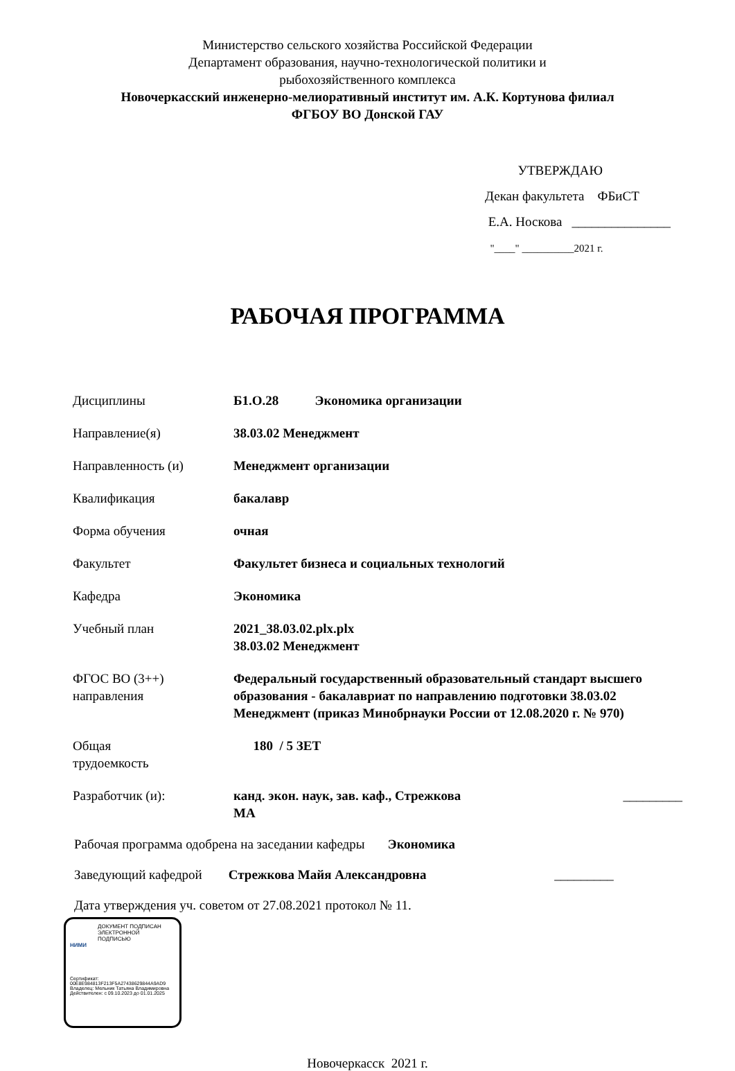Министерство сельского хозяйства Российской Федерации
Департамент образования, научно-технологической политики и
рыбохозяйственного комплекса
Новочеркасский инженерно-мелиоративный институт им. А.К. Кортунова филиал
ФГБОУ ВО Донской ГАУ
УТВЕРЖДАЮ
Декан факультета ФБиСТ
Е.А. Носкова _______________
"____" __________2021 г.
РАБОЧАЯ ПРОГРАММА
| Дисциплины | Б1.О.28 Экономика организации |
| Направление(я) | 38.03.02 Менеджмент |
| Направленность (и) | Менеджмент организации |
| Квалификация | бакалавр |
| Форма обучения | очная |
| Факультет | Факультет бизнеса и социальных технологий |
| Кафедра | Экономика |
| Учебный план | 2021_38.03.02.plx.plx 38.03.02 Менеджмент |
| ФГОС ВО (3++) направления | Федеральный государственный образовательный стандарт высшего образования - бакалавриат по направлению подготовки 38.03.02 Менеджмент (приказ Минобрнауки России от 12.08.2020 г. № 970) |
| Общая трудоемкость | 180 / 5 ЗЕТ |
| Разработчик (и): | канд. экон. наук, зав. каф., Стрежкова МА _________ |
Рабочая программа одобрена на заседании кафедры Экономика
Заведующий кафедрой Стрежкова Майя Александровна _________
Дата утверждения уч. советом от 27.08.2021 протокол № 11.
ДОКУМЕНТ ПОДПИСАН
ЭЛЕКТРОННОЙ
ПОДПИСЬЮ
НИМИ
Сертификат:
00E8E984813F213F5A27438629844A9AD9
Владелец: Мельник Татьяна Владимировна
Действителен: с 09.10.2023 до 01.01.2025
Новочеркасск 2021 г.